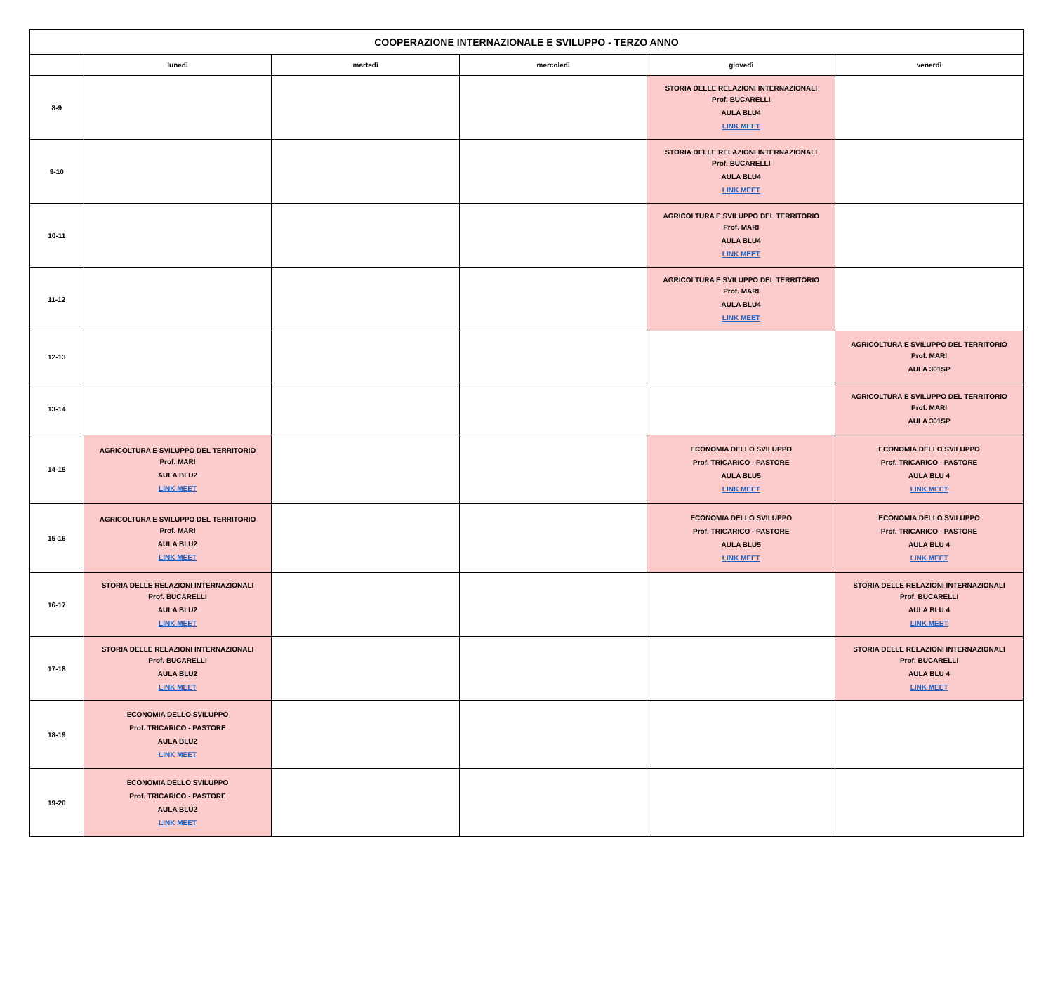| COOPERAZIONE INTERNAZIONALE E SVILUPPO - TERZO ANNO | | | | | |
| --- | --- | --- | --- | --- | --- |
| | lunedì | martedì | mercoledì | giovedì | venerdì |
| 8-9 | | | | STORIA DELLE RELAZIONI INTERNAZIONALI Prof. BUCARELLI AULA BLU4 LINK MEET | |
| 9-10 | | | | STORIA DELLE RELAZIONI INTERNAZIONALI Prof. BUCARELLI AULA BLU4 LINK MEET | |
| 10-11 | | | | AGRICOLTURA E SVILUPPO DEL TERRITORIO Prof. MARI AULA BLU4 LINK MEET | |
| 11-12 | | | | AGRICOLTURA E SVILUPPO DEL TERRITORIO Prof. MARI AULA BLU4 LINK MEET | |
| 12-13 | | | | | AGRICOLTURA E SVILUPPO DEL TERRITORIO Prof. MARI AULA 301SP |
| 13-14 | | | | | AGRICOLTURA E SVILUPPO DEL TERRITORIO Prof. MARI AULA 301SP |
| 14-15 | AGRICOLTURA E SVILUPPO DEL TERRITORIO Prof. MARI AULA BLU2 LINK MEET | | | ECONOMIA DELLO SVILUPPO Prof. TRICARICO - PASTORE AULA BLU5 LINK MEET | ECONOMIA DELLO SVILUPPO Prof. TRICARICO - PASTORE AULA BLU 4 LINK MEET |
| 15-16 | AGRICOLTURA E SVILUPPO DEL TERRITORIO Prof. MARI AULA BLU2 LINK MEET | | | ECONOMIA DELLO SVILUPPO Prof. TRICARICO - PASTORE AULA BLU5 LINK MEET | ECONOMIA DELLO SVILUPPO Prof. TRICARICO - PASTORE AULA BLU 4 LINK MEET |
| 16-17 | STORIA DELLE RELAZIONI INTERNAZIONALI Prof. BUCARELLI AULA BLU2 LINK MEET | | | | STORIA DELLE RELAZIONI INTERNAZIONALI Prof. BUCARELLI AULA BLU 4 LINK MEET |
| 17-18 | STORIA DELLE RELAZIONI INTERNAZIONALI Prof. BUCARELLI AULA BLU2 LINK MEET | | | | STORIA DELLE RELAZIONI INTERNAZIONALI Prof. BUCARELLI AULA BLU 4 LINK MEET |
| 18-19 | ECONOMIA DELLO SVILUPPO Prof. TRICARICO - PASTORE AULA BLU2 LINK MEET | | | | |
| 19-20 | ECONOMIA DELLO SVILUPPO Prof. TRICARICO - PASTORE AULA BLU2 LINK MEET | | | | |